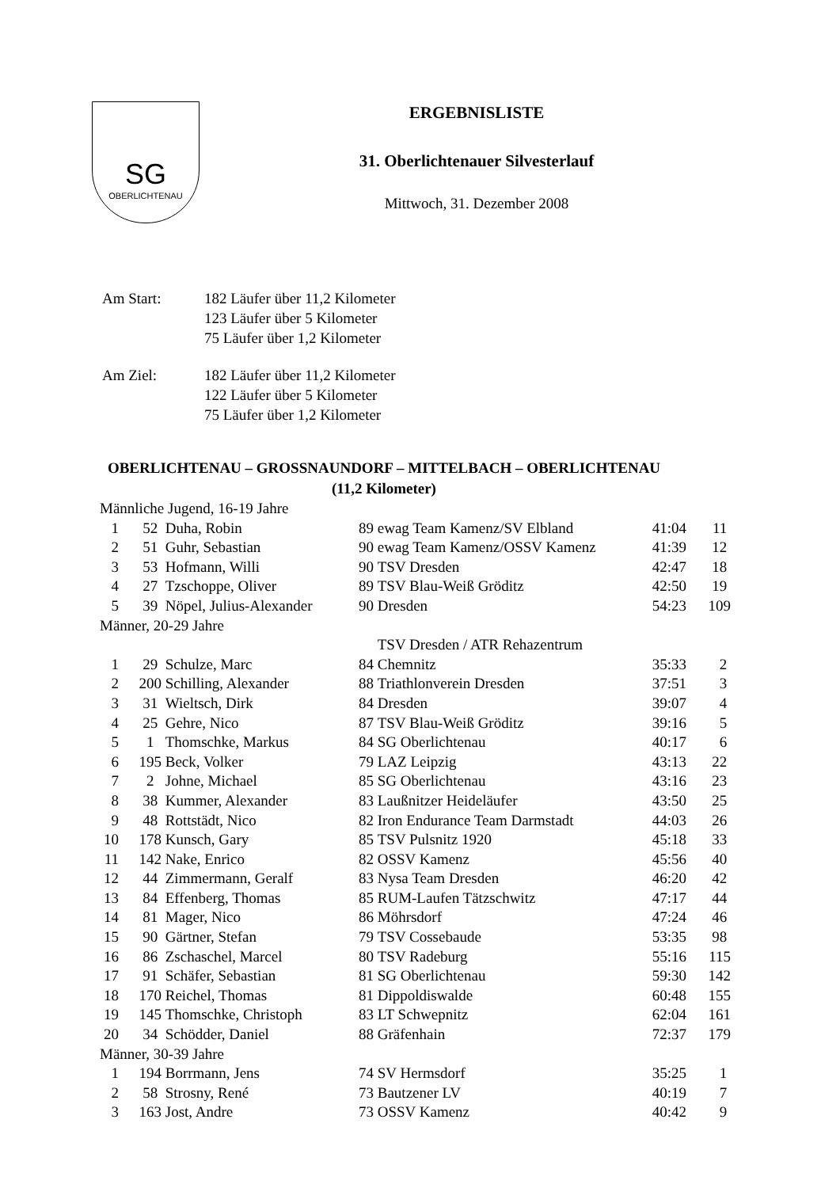SG
OBERLICHTENAU
ERGEBNISLISTE
31. Oberlichtenauer Silvesterlauf
Mittwoch, 31. Dezember 2008
| Am Start: | 182 Läufer über 11,2 Kilometer 123 Läufer über 5 Kilometer 75 Läufer über 1,2 Kilometer |
| Am Ziel: | 182 Läufer über 11,2 Kilometer 122 Läufer über 5 Kilometer 75 Läufer über 1,2 Kilometer |
OBERLICHTENAU – GROSSNAUNDORF – MITTELBACH – OBERLICHTENAU
(11,2 Kilometer)
| Männliche Jugend, 16-19 Jahre | | | | | | |
| 1 | 52 | Duha, Robin | 89 | ewag Team Kamenz/SV Elbland | 41:04 | 11 |
| 2 | 51 | Guhr, Sebastian | 90 | ewag Team Kamenz/OSSV Kamenz | 41:39 | 12 |
| 3 | 53 | Hofmann, Willi | 90 | TSV Dresden | 42:47 | 18 |
| 4 | 27 | Tzschoppe, Oliver | 89 | TSV Blau-Weiß Gröditz | 42:50 | 19 |
| 5 | 39 | Nöpel, Julius-Alexander | 90 | Dresden | 54:23 | 109 |
| Männer, 20-29 Jahre | | | | | | |
| | | | | TSV Dresden / ATR Rehazentrum | | |
| 1 | 29 | Schulze, Marc | 84 | Chemnitz | 35:33 | 2 |
| 2 | 200 | Schilling, Alexander | 88 | Triathlonverein Dresden | 37:51 | 3 |
| 3 | 31 | Wieltsch, Dirk | 84 | Dresden | 39:07 | 4 |
| 4 | 25 | Gehre, Nico | 87 | TSV Blau-Weiß Gröditz | 39:16 | 5 |
| 5 | 1 | Thomschke, Markus | 84 | SG Oberlichtenau | 40:17 | 6 |
| 6 | 195 | Beck, Volker | 79 | LAZ Leipzig | 43:13 | 22 |
| 7 | 2 | Johne, Michael | 85 | SG Oberlichtenau | 43:16 | 23 |
| 8 | 38 | Kummer, Alexander | 83 | Laußnitzer Heideläufer | 43:50 | 25 |
| 9 | 48 | Rottstädt, Nico | 82 | Iron Endurance Team Darmstadt | 44:03 | 26 |
| 10 | 178 | Kunsch, Gary | 85 | TSV Pulsnitz 1920 | 45:18 | 33 |
| 11 | 142 | Nake, Enrico | 82 | OSSV Kamenz | 45:56 | 40 |
| 12 | 44 | Zimmermann, Geralf | 83 | Nysa Team Dresden | 46:20 | 42 |
| 13 | 84 | Effenberg, Thomas | 85 | RUM-Laufen Tätzschwitz | 47:17 | 44 |
| 14 | 81 | Mager, Nico | 86 | Möhrsdorf | 47:24 | 46 |
| 15 | 90 | Gärtner, Stefan | 79 | TSV Cossebaude | 53:35 | 98 |
| 16 | 86 | Zschaschel, Marcel | 80 | TSV Radeburg | 55:16 | 115 |
| 17 | 91 | Schäfer, Sebastian | 81 | SG Oberlichtenau | 59:30 | 142 |
| 18 | 170 | Reichel, Thomas | 81 | Dippoldiswalde | 60:48 | 155 |
| 19 | 145 | Thomschke, Christoph | 83 | LT Schwepnitz | 62:04 | 161 |
| 20 | 34 | Schödder, Daniel | 88 | Gräfenhain | 72:37 | 179 |
| Männer, 30-39 Jahre | | | | | | |
| 1 | 194 | Borrmann, Jens | 74 | SV Hermsdorf | 35:25 | 1 |
| 2 | 58 | Strosny, René | 73 | Bautzener LV | 40:19 | 7 |
| 3 | 163 | Jost, Andre | 73 | OSSV Kamenz | 40:42 | 9 |